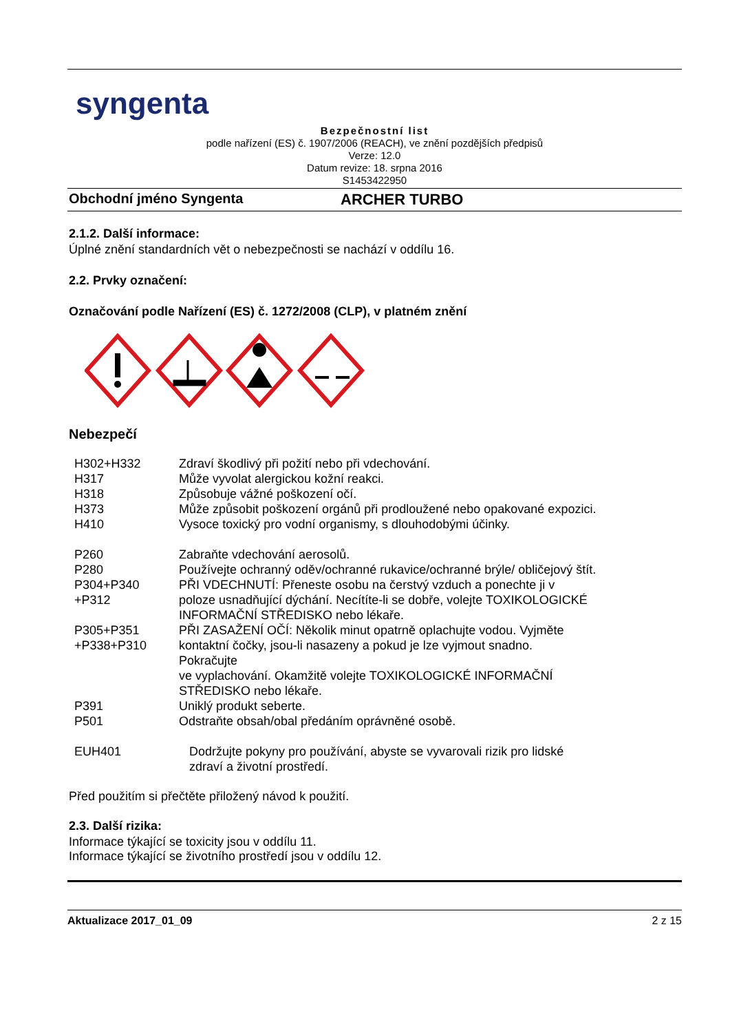syngenta
Bezpečnostní list
podle nařízení (ES) č. 1907/2006 (REACH), ve znění pozdějších předpisů
Verze: 12.0
Datum revize: 18. srpna 2016
S1453422950
Obchodní jméno Syngenta ARCHER TURBO
2.1.2. Další informace:
Úplné znění standardních vět o nebezpečnosti se nachází v oddílu 16.
2.2. Prvky označení:
Označování podle Nařízení (ES) č. 1272/2008 (CLP), v platném znění
Nebezpečí
| H302+H332 | Zdraví škodlivý při požití nebo při vdechování. |
| H317 | Může vyvolat alergickou kožní reakci. |
| H318 | Způsobuje vážné poškození očí. |
| H373 | Může způsobit poškození orgánů při prodloužené nebo opakované expozici. |
| H410 | Vysoce toxický pro vodní organismy, s dlouhodobými účinky. |
| P260 | Zabraňte vdechování aerosolů. |
| P280 | Používejte ochranný oděv/ochranné rukavice/ochranné brýle/ obličejový štít. |
| P304+P340 +P312 | PŘI VDECHNUTÍ: Přeneste osobu na čerstvý vzduch a ponechte ji v poloze usnadňující dýchání. Necítíte-li se dobře, volejte TOXIKOLOGICKÉ INFORMAČNÍ STŘEDISKO nebo lékaře. |
| P305+P351 +P338+P310 | PŘI ZASAŽENÍ OČÍ: Několik minut opatrně oplachujte vodou. Vyjměte kontaktní čočky, jsou-li nasazeny a pokud je lze vyjmout snadno. Pokračujte ve vyplachování. Okamžitě volejte TOXIKOLOGICKÉ INFORMAČNÍ STŘEDISKO nebo lékaře. |
| P391 | Uniklý produkt seberte. |
| P501 | Odstraňte obsah/obal předáním oprávněné osobě. |
| EUH401 | Dodržujte pokyny pro používání, abyste se vyvarovali rizik pro lidské zdraví a životní prostředí. |
Před použitím si přečtěte přiložený návod k použití.
2.3. Další rizika:
Informace týkající se toxicity jsou v oddílu 11.
Informace týkající se životního prostředí jsou v oddílu 12.
Aktualizace 2017_01_09 2 z 15